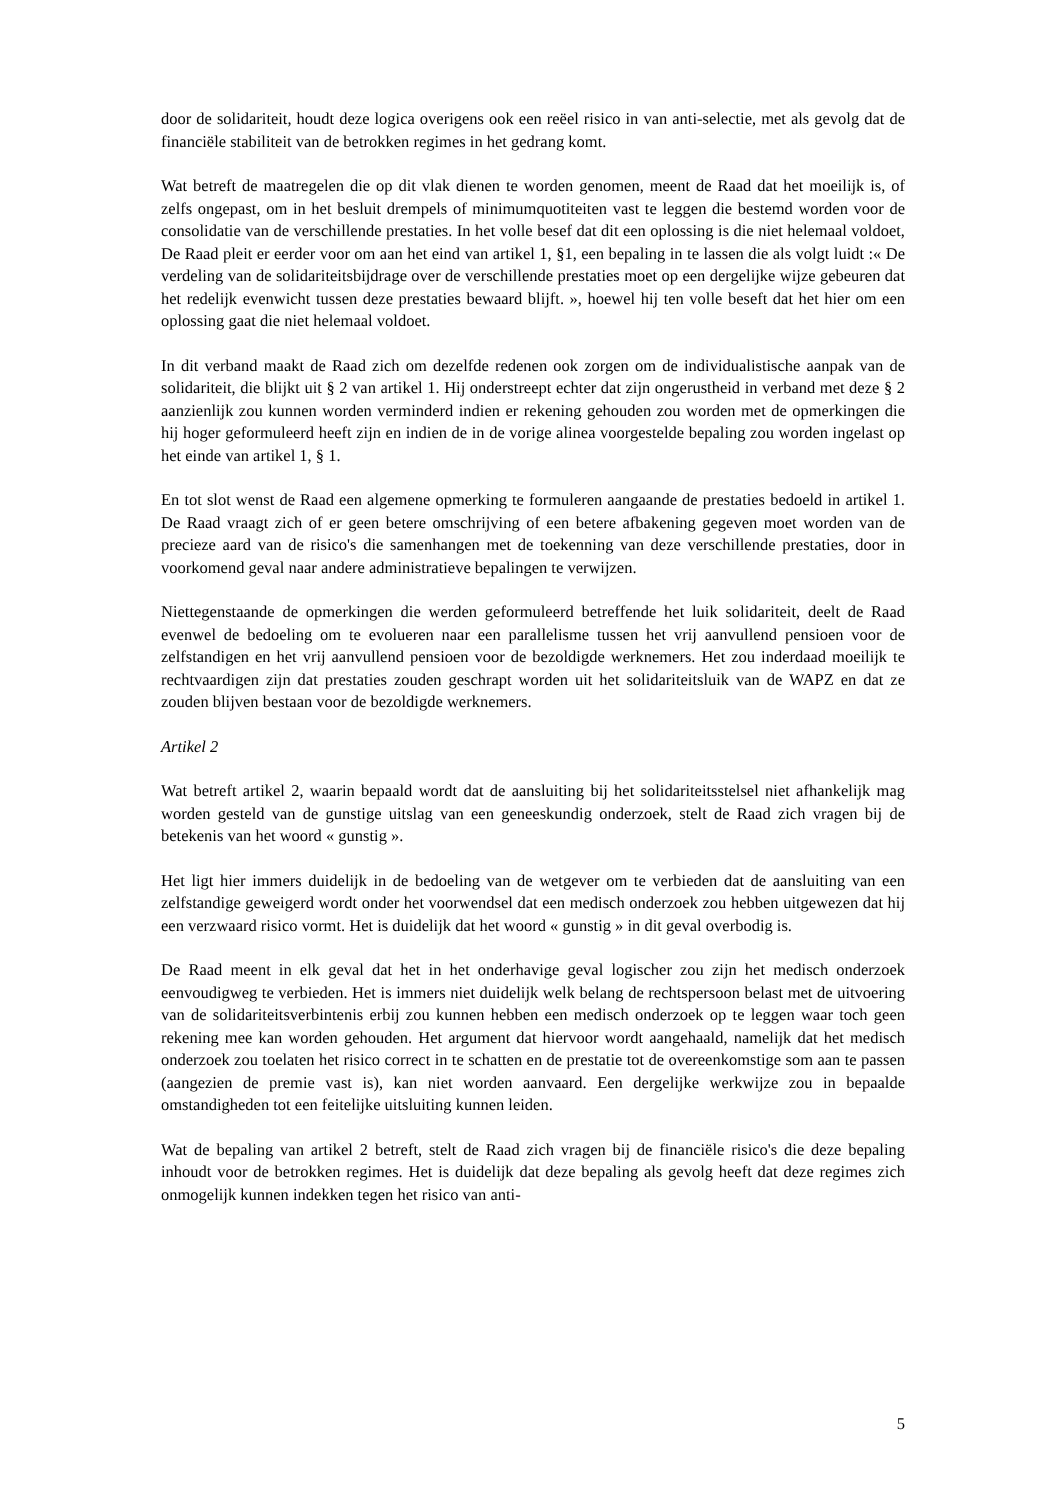door de solidariteit, houdt deze logica overigens ook een reëel risico in van anti-selectie, met als gevolg dat de financiële stabiliteit van de betrokken regimes in het gedrang komt.
Wat betreft de maatregelen die op dit vlak dienen te worden genomen, meent de Raad dat het moeilijk is, of zelfs ongepast, om in het besluit drempels of minimumquotiteiten vast te leggen die bestemd worden voor de consolidatie van de verschillende prestaties. In het volle besef dat dit een oplossing is die niet helemaal voldoet, De Raad pleit er eerder voor om aan het eind van artikel 1, §1, een bepaling in te lassen die als volgt luidt :« De verdeling van de solidariteitsbijdrage over de verschillende prestaties moet op een dergelijke wijze gebeuren dat het redelijk evenwicht tussen deze prestaties bewaard blijft. », hoewel hij ten volle beseft dat het hier om een oplossing gaat die niet helemaal voldoet.
In dit verband maakt de Raad zich om dezelfde redenen ook zorgen om de individualistische aanpak van de solidariteit, die blijkt uit § 2 van artikel 1. Hij onderstreept echter dat zijn ongerustheid in verband met deze § 2 aanzienlijk zou kunnen worden verminderd indien er rekening gehouden zou worden met de opmerkingen die hij hoger geformuleerd heeft zijn en indien de in de vorige alinea voorgestelde bepaling zou worden ingelast op het einde van artikel 1, § 1.
En tot slot wenst de Raad een algemene opmerking te formuleren aangaande de prestaties bedoeld in artikel 1. De Raad vraagt zich of er geen betere omschrijving of een betere afbakening gegeven moet worden van de precieze aard van de risico's die samenhangen met de toekenning van deze verschillende prestaties, door in voorkomend geval naar andere administratieve bepalingen te verwijzen.
Niettegenstaande de opmerkingen die werden geformuleerd betreffende het luik solidariteit, deelt de Raad evenwel de bedoeling om te evolueren naar een parallelisme tussen het vrij aanvullend pensioen voor de zelfstandigen en het vrij aanvullend pensioen voor de bezoldigde werknemers. Het zou inderdaad moeilijk te rechtvaardigen zijn dat prestaties zouden geschrapt worden uit het solidariteitsluik van de WAPZ en dat ze zouden blijven bestaan voor de bezoldigde werknemers.
Artikel 2
Wat betreft artikel 2, waarin bepaald wordt dat de aansluiting bij het solidariteitsstelsel niet afhankelijk mag worden gesteld van de gunstige uitslag van een geneeskundig onderzoek, stelt de Raad zich vragen bij de betekenis van het woord « gunstig ».
Het ligt hier immers duidelijk in de bedoeling van de wetgever om te verbieden dat de aansluiting van een zelfstandige geweigerd wordt onder het voorwendsel dat een medisch onderzoek zou hebben uitgewezen dat hij een verzwaard risico vormt. Het is duidelijk dat het woord « gunstig » in dit geval overbodig is.
De Raad meent in elk geval dat het in het onderhavige geval logischer zou zijn het medisch onderzoek eenvoudigweg te verbieden. Het is immers niet duidelijk welk belang de rechtspersoon belast met de uitvoering van de solidariteitsverbintenis erbij zou kunnen hebben een medisch onderzoek op te leggen waar toch geen rekening mee kan worden gehouden. Het argument dat hiervoor wordt aangehaald, namelijk dat het medisch onderzoek zou toelaten het risico correct in te schatten en de prestatie tot de overeenkomstige som aan te passen (aangezien de premie vast is), kan niet worden aanvaard. Een dergelijke werkwijze zou in bepaalde omstandigheden tot een feitelijke uitsluiting kunnen leiden.
Wat de bepaling van artikel 2 betreft, stelt de Raad zich vragen bij de financiële risico's die deze bepaling inhoudt voor de betrokken regimes. Het is duidelijk dat deze bepaling als gevolg heeft dat deze regimes zich onmogelijk kunnen indekken tegen het risico van anti-
5